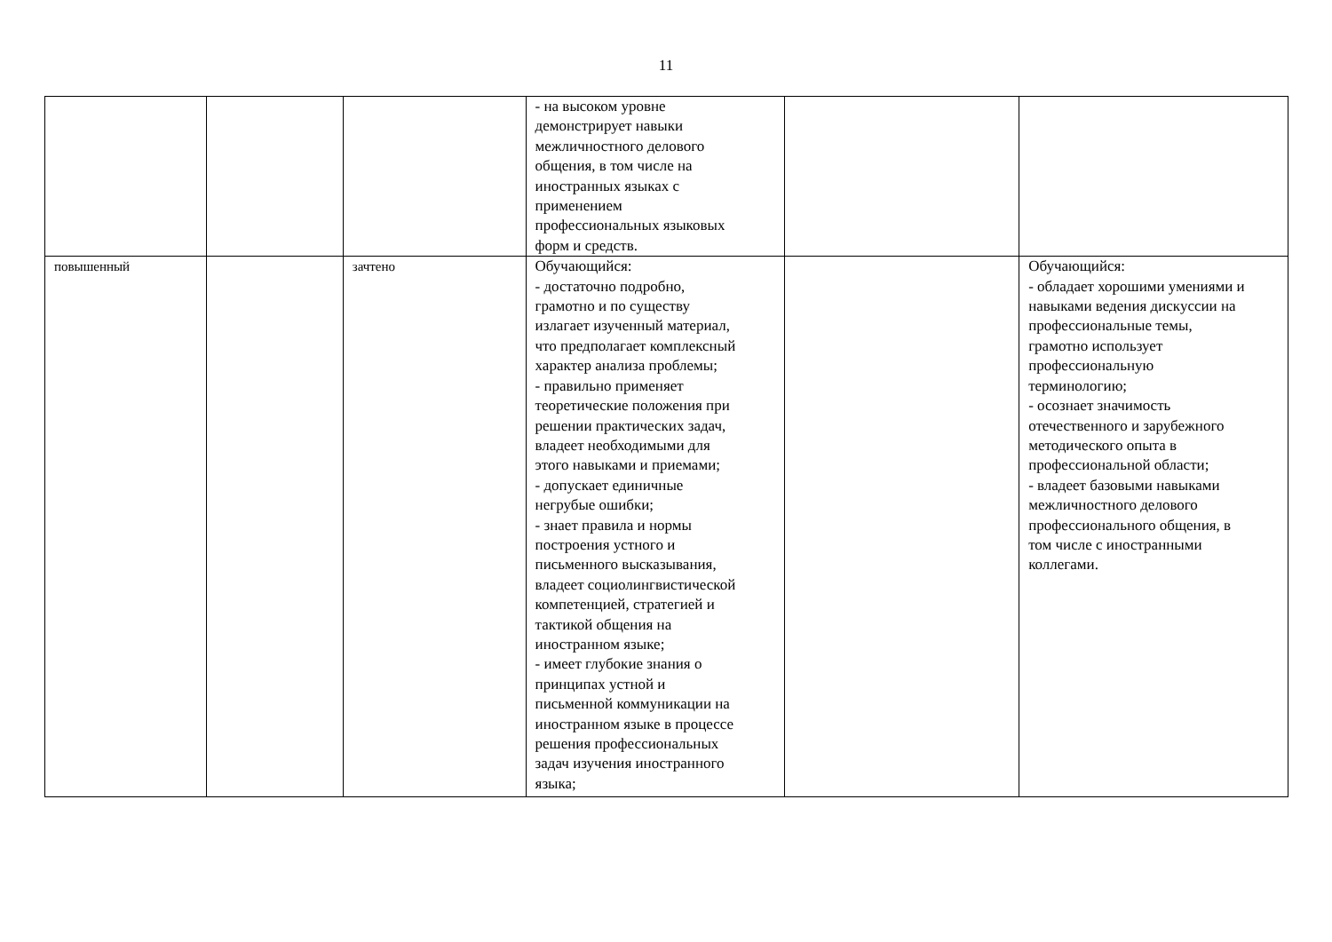11
| | | | - на высоком уровне демонстрирует навыки межличностного делового общения, в том числе на иностранных языках с применением профессиональных языковых форм и средств. | | |
| повышенный | | зачтено | Обучающийся: - достаточно подробно, грамотно и по существу излагает изученный материал, что предполагает комплексный характер анализа проблемы; - правильно применяет теоретические положения при решении практических задач, владеет необходимыми для этого навыками и приемами; - допускает единичные негрубые ошибки; - знает правила и нормы построения устного и письменного высказывания, владеет социолингвистической компетенцией, стратегией и тактикой общения на иностранном языке; - имеет глубокие знания о принципах устной и письменной коммуникации на иностранном языке в процессе решения профессиональных задач изучения иностранного языка; | | Обучающийся: - обладает хорошими умениями и навыками ведения дискуссии на профессиональные темы, грамотно использует профессиональную терминологию; - осознает значимость отечественного и зарубежного методического опыта в профессиональной области; - владеет базовыми навыками межличностного делового профессионального общения, в том числе с иностранными коллегами. |